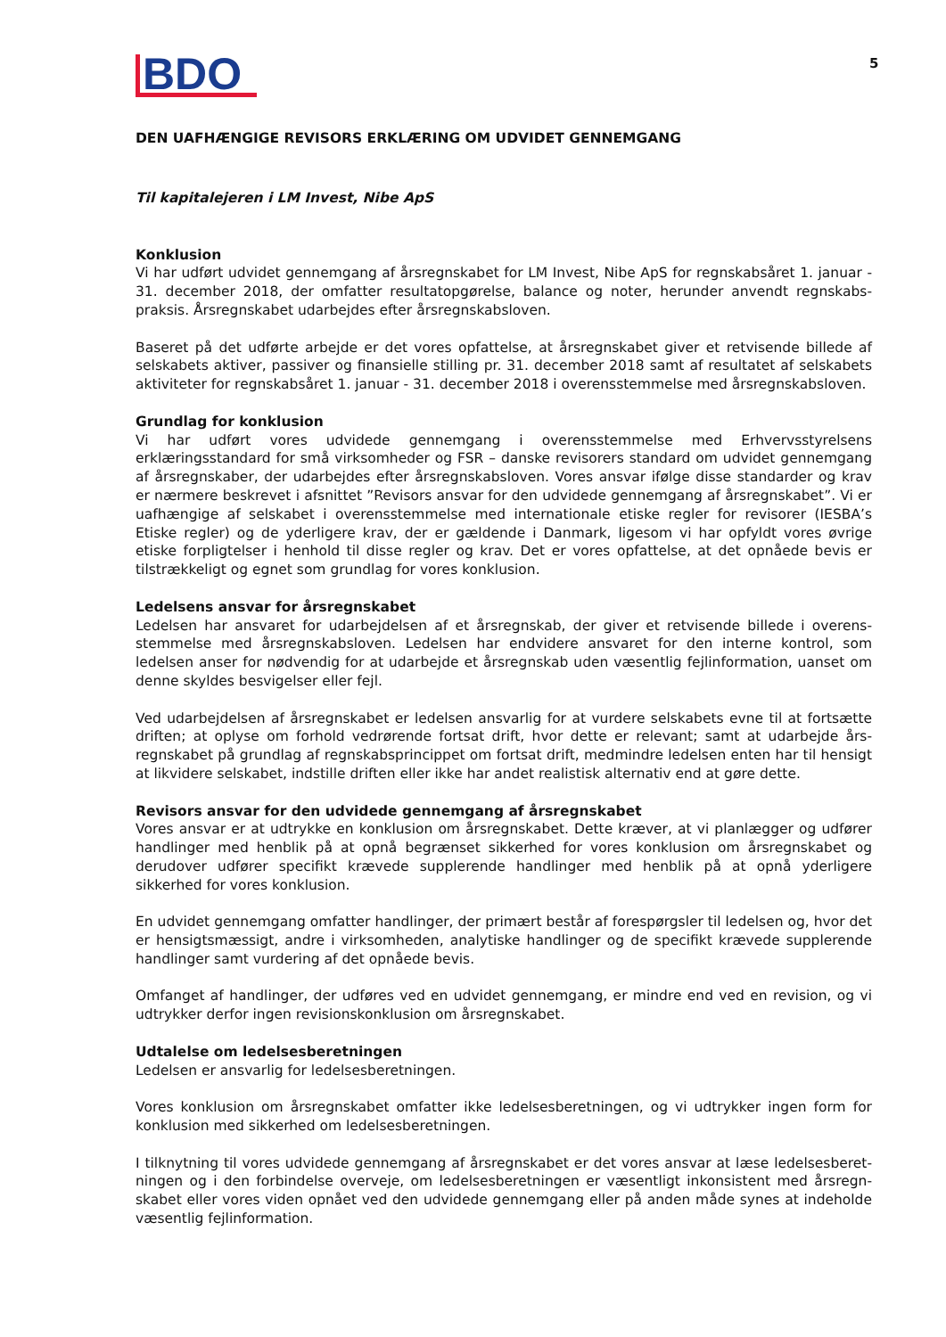BDO
5
DEN UAFHÆNGIGE REVISORS ERKLÆRING OM UDVIDET GENNEMGANG
Til kapitalejeren i LM Invest, Nibe ApS
Konklusion
Vi har udført udvidet gennemgang af årsregnskabet for LM Invest, Nibe ApS for regnskabsåret 1. januar - 31. december 2018, der omfatter resultatopgørelse, balance og noter, herunder anvendt regnskabs­praksis. Årsregnskabet udarbejdes efter årsregnskabsloven.
Baseret på det udførte arbejde er det vores opfattelse, at årsregnskabet giver et retvisende billede af selskabets aktiver, passiver og finansielle stilling pr. 31. december 2018 samt af resultatet af selskabets aktiviteter for regnskabsåret 1. januar - 31. december 2018 i overensstemmelse med årsregnskabsloven.
Grundlag for konklusion
Vi har udført vores udvidede gennemgang i overensstemmelse med Erhvervsstyrelsens erklæringsstandard for små virksomheder og FSR – danske revisorers standard om udvidet gennemgang af årsregnskaber, der udarbejdes efter årsregnskabsloven. Vores ansvar ifølge disse standarder og krav er nærmere beskrevet i afsnittet ”Revisors ansvar for den udvidede gennemgang af årsregnskabet”. Vi er uafhængige af selskabet i overensstemmelse med internationale etiske regler for revisorer (IESBA’s Etiske regler) og de yderligere krav, der er gældende i Danmark, ligesom vi har opfyldt vores øvrige etiske forpligtelser i henhold til disse regler og krav. Det er vores opfattelse, at det opnåede bevis er tilstrækkeligt og egnet som grundlag for vores konklusion.
Ledelsens ansvar for årsregnskabet
Ledelsen har ansvaret for udarbejdelsen af et årsregnskab, der giver et retvisende billede i overens­stemmelse med årsregnskabsloven. Ledelsen har endvidere ansvaret for den interne kontrol, som ledelsen anser for nødvendig for at udarbejde et årsregnskab uden væsentlig fejlinformation, uanset om denne skyldes besvigelser eller fejl.
Ved udarbejdelsen af årsregnskabet er ledelsen ansvarlig for at vurdere selskabets evne til at fortsætte driften; at oplyse om forhold vedrørende fortsat drift, hvor dette er relevant; samt at udarbejde års­regnskabet på grundlag af regnskabsprincippet om fortsat drift, medmindre ledelsen enten har til hensigt at likvidere selskabet, indstille driften eller ikke har andet realistisk alternativ end at gøre dette.
Revisors ansvar for den udvidede gennemgang af årsregnskabet
Vores ansvar er at udtrykke en konklusion om årsregnskabet. Dette kræver, at vi planlægger og udfører handlinger med henblik på at opnå begrænset sikkerhed for vores konklusion om årsregnskabet og derudover udfører specifikt krævede supplerende handlinger med henblik på at opnå yderligere sikkerhed for vores konklusion.
En udvidet gennemgang omfatter handlinger, der primært består af forespørgsler til ledelsen og, hvor det er hensigtsmæssigt, andre i virksomheden, analytiske handlinger og de specifikt krævede supplerende handlinger samt vurdering af det opnåede bevis.
Omfanget af handlinger, der udføres ved en udvidet gennemgang, er mindre end ved en revision, og vi udtrykker derfor ingen revisionskonklusion om årsregnskabet.
Udtalelse om ledelsesberetningen
Ledelsen er ansvarlig for ledelsesberetningen.
Vores konklusion om årsregnskabet omfatter ikke ledelsesberetningen, og vi udtrykker ingen form for konklusion med sikkerhed om ledelsesberetningen.
I tilknytning til vores udvidede gennemgang af årsregnskabet er det vores ansvar at læse ledelsesberet­ningen og i den forbindelse overveje, om ledelsesberetningen er væsentligt inkonsistent med årsregn­skabet eller vores viden opnået ved den udvidede gennemgang eller på anden måde synes at indeholde væsentlig fejlinformation.